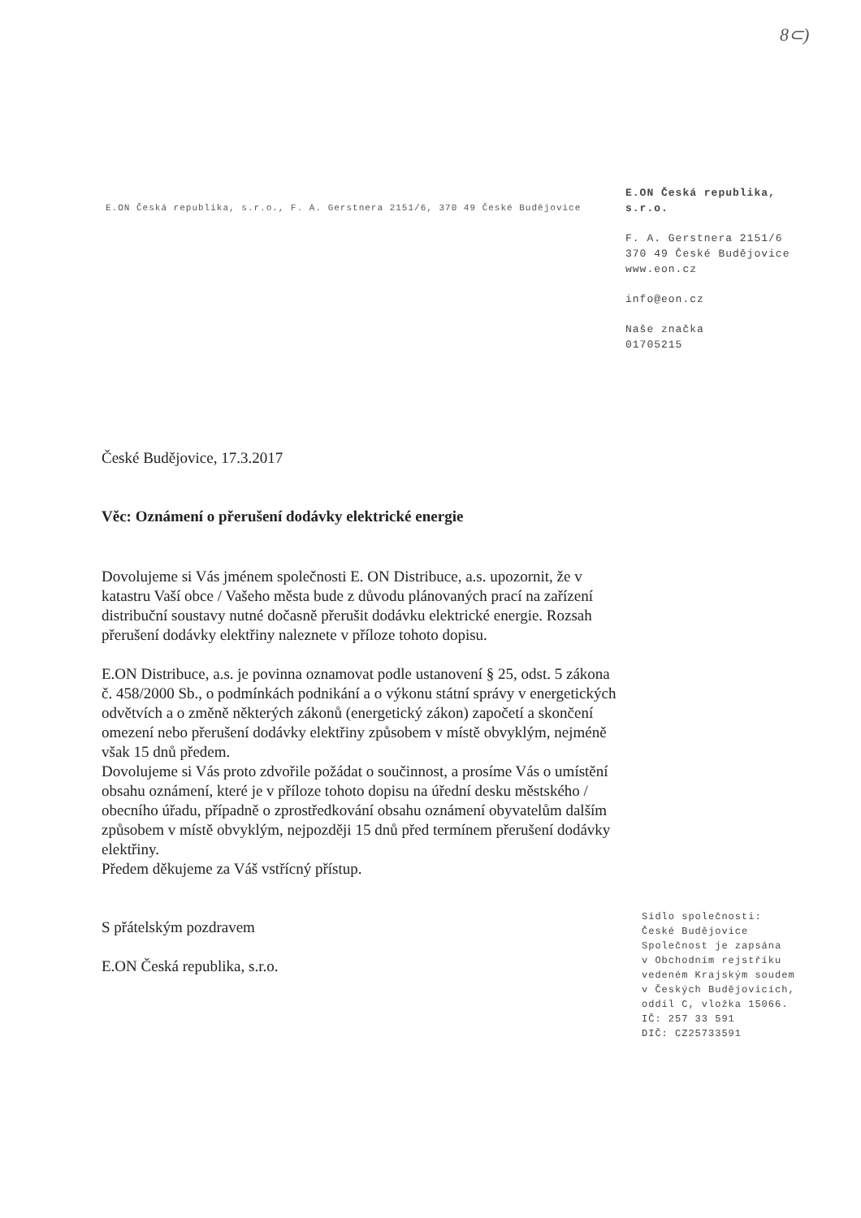8⊂)
E.ON Česká republika, s.r.o., F. A. Gerstnera 2151/6, 370 49 České Budějovice
E.ON Česká republika,
s.r.o.
F. A. Gerstnera 2151/6
370 49 České Budějovice
www.eon.cz
info@eon.cz
Naše značka
01705215
České Budějovice, 17.3.2017
Věc: Oznámení o přerušení dodávky elektrické energie
Dovolujeme si Vás jménem společnosti E. ON Distribuce, a.s. upozornit, že v katastru Vaší obce / Vašeho města bude z důvodu plánovaných prací na zařízení distribuční soustavy nutné dočasně přerušit dodávku elektrické energie. Rozsah přerušení dodávky elektřiny naleznete v příloze tohoto dopisu.
E.ON Distribuce, a.s. je povinna oznamovat podle ustanovení § 25, odst. 5 zákona č. 458/2000 Sb., o podmínkách podnikání a o výkonu státní správy v energetických odvětvích a o změně některých zákonů (energetický zákon) započetí a skončení omezení nebo přerušení dodávky elektřiny způsobem v místě obvyklým, nejméně však 15 dnů předem.
Dovolujeme si Vás proto zdvořile požádat o součinnost, a prosíme Vás o umístění obsahu oznámení, které je v příloze tohoto dopisu na úřední desku městského / obecního úřadu, případně o zprostředkování obsahu oznámení obyvatelům dalším způsobem v místě obvyklým, nejpozději 15 dnů před termínem přerušení dodávky elektřiny.
Předem děkujeme za Váš vstřícný přístup.
S přátelským pozdravem
E.ON Česká republika, s.r.o.
Sídlo společnosti:
České Budějovice
Společnost je zapsána
v Obchodním rejstříku
vedeném Krajským soudem
v Českých Budějovicích,
oddíl C, vložka 15066.
IČ: 257 33 591
DIČ: CZ25733591